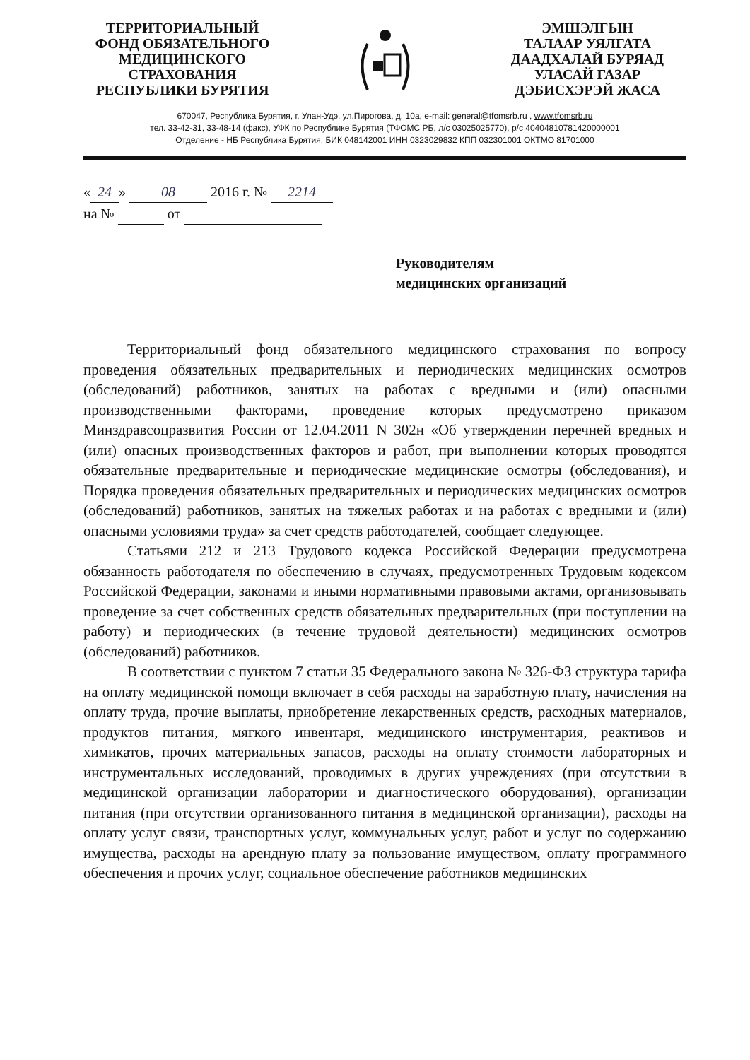ТЕРРИТОРИАЛЬНЫЙ
ФОНД ОБЯЗАТЕЛЬНОГО
МЕДИЦИНСКОГО
СТРАХОВАНИЯ
РЕСПУБЛИКИ БУРЯТИЯ
ЭМШЭЛГЫН
ТАЛААР УЯЛГАТА
ДААДХАЛАЙ БУРЯАД
УЛАСАЙ ГАЗАР
ДЭБИСХЭРЭЙ ЖАСА
670047, Республика Бурятия, г. Улан-Удэ, ул.Пирогова, д. 10а, e-mail: general@tfomsrb.ru , www.tfomsrb.ru
тел. 33-42-31, 33-48-14 (факс), УФК по Республике Бурятия (ТФОМС РБ, л/с 03025025770), р/с 40404810781420000001
Отделение - НБ Республика Бурятия, БИК 048142001 ИНН 0323029832 КПП 032301001 ОКТМО 81701000
« 24 » 08 2016 г. № 2214
на № от
Руководителям
медицинских организаций
Территориальный фонд обязательного медицинского страхования по вопросу проведения обязательных предварительных и периодических медицинских осмотров (обследований) работников, занятых на работах с вредными и (или) опасными производственными факторами, проведение которых предусмотрено приказом Минздравсоцразвития России от 12.04.2011 N 302н «Об утверждении перечней вредных и (или) опасных производственных факторов и работ, при выполнении которых проводятся обязательные предварительные и периодические медицинские осмотры (обследования), и Порядка проведения обязательных предварительных и периодических медицинских осмотров (обследований) работников, занятых на тяжелых работах и на работах с вредными и (или) опасными условиями труда» за счет средств работодателей, сообщает следующее.
Статьями 212 и 213 Трудового кодекса Российской Федерации предусмотрена обязанность работодателя по обеспечению в случаях, предусмотренных Трудовым кодексом Российской Федерации, законами и иными нормативными правовыми актами, организовывать проведение за счет собственных средств обязательных предварительных (при поступлении на работу) и периодических (в течение трудовой деятельности) медицинских осмотров (обследований) работников.
В соответствии с пунктом 7 статьи 35 Федерального закона № 326-ФЗ структура тарифа на оплату медицинской помощи включает в себя расходы на заработную плату, начисления на оплату труда, прочие выплаты, приобретение лекарственных средств, расходных материалов, продуктов питания, мягкого инвентаря, медицинского инструментария, реактивов и химикатов, прочих материальных запасов, расходы на оплату стоимости лабораторных и инструментальных исследований, проводимых в других учреждениях (при отсутствии в медицинской организации лаборатории и диагностического оборудования), организации питания (при отсутствии организованного питания в медицинской организации), расходы на оплату услуг связи, транспортных услуг, коммунальных услуг, работ и услуг по содержанию имущества, расходы на арендную плату за пользование имуществом, оплату программного обеспечения и прочих услуг, социальное обеспечение работников медицинских